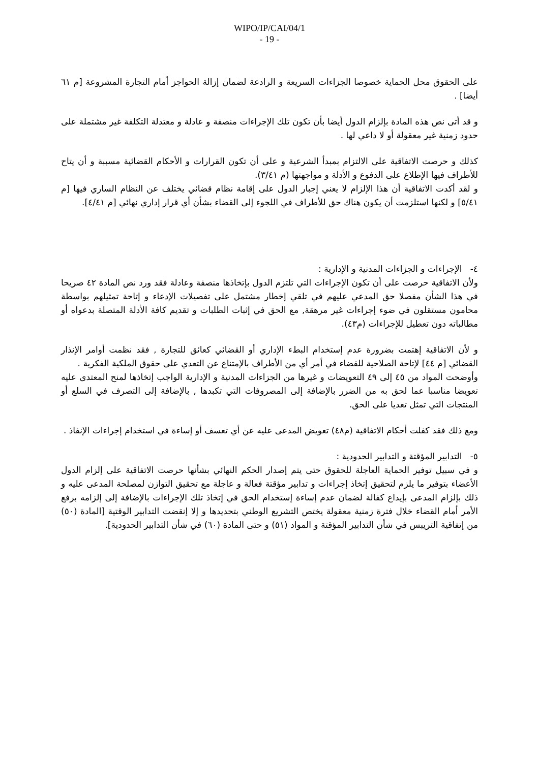WIPO/IP/CAI/04/1
- 19 -
على الحقوق محل الحماية خصوصا الجزاءات السريعة و الرادعة لضمان إزالة الحواجز أمام التجارة المشروعة [م ٦١ أيضا] .
و قد أتى نص هذه المادة بإلزام الدول أيضا بأن تكون تلك الإجراءات منصفة و عادلة و معتدلة التكلفة غير مشتملة على حدود زمنية غير معقولة أو لا داعي لها .
كذلك و حرصت الاتفاقية على الالتزام بمبدأ الشرعية و على أن تكون القرارات و الأحكام القضائية مسببة و أن يتاح للأطراف فيها الإطلاع على الدفوع و الأدلة و مواجهتها (م ٣/٤١).
و لقد أكدت الاتفاقية أن هذا الإلزام لا يعني إجبار الدول على إقامة نظام قضائي يختلف عن النظام الساري فيها [م ٥/٤١] و لكنها استلزمت أن يكون هناك حق للأطراف في اللجوء إلى القضاء بشأن أي قرار إداري نهائي [م ٤/٤١].
٤- الإجراءات و الجزاءات المدنية و الإدارية :
ولأن الاتفاقية حرصت على أن تكون الإجراءات التي تلتزم الدول بإتخاذها منصفة وعادلة فقد ورد نص المادة ٤٢ صريحا في هذا الشأن مفصلا حق المدعي عليهم في تلقي إخطار مشتمل على تفصيلات الإدعاء و إتاحة تمثيلهم بواسطة محامون مستقلون في ضوء إجراءات غير مرهقة, مع الحق في إثبات الطلبات و تقديم كافة الأدلة المتصلة بدعواه أو مطالباته دون تعطيل للإجراءات (م٤٣).
و لأن الاتفاقية إهتمت بضرورة عدم إستخدام البطء الإداري أو القضائي كعائق للتجارة , فقد نظمت أوامر الإنذار القضائي [م ٤٤] لإتاحة الصلاحية للقضاء في أمر أي من الأطراف بالإمتناع عن التعدي على حقوق الملكية الفكرية .
وأوضحت المواد من ٤٥ إلى ٤٩ التعويضات و غيرها من الجزاءات المدنية و الإدارية الواجب إتخاذها لمنح المعتدى عليه تعويضا مناسبا عما لحق به من الضرر بالإضافة إلى المصروفات التي تكبدها , بالإضافة إلى التصرف في السلع أو المنتجات التي تمثل تعديا على الحق.
ومع ذلك فقد كفلت أحكام الاتفاقية (م٤٨) تعويض المدعى عليه عن أي تعسف أو إساءة في استخدام إجراءات الإنفاذ .
٥- التدابير المؤقتة و التدابير الحدودية :
و في سبيل توفير الحماية العاجلة للحقوق حتى يتم إصدار الحكم النهائي بشأنها حرصت الاتفاقية على إلزام الدول الأعضاء بتوفير ما يلزم لتحقيق إتخاذ إجراءات و تدابير مؤقتة فعالة و عاجلة مع تحقيق التوازن لمصلحة المدعى عليه و ذلك بإلزام المدعى بإيداع كفالة لضمان عدم إساءة إستخدام الحق في إتخاذ تلك الإجراءات بالإضافة إلى إلزامه برفع الأمر أمام القضاء خلال فترة زمنية معقولة يختص التشريع الوطني بتحديدها و إلا إنقضت التدابير الوقتية [المادة (٥٠) من إتفاقية التريبس في شأن التدابير المؤقتة و المواد (٥١) و حتى المادة (٦٠) في شأن التدابير الحدودية].